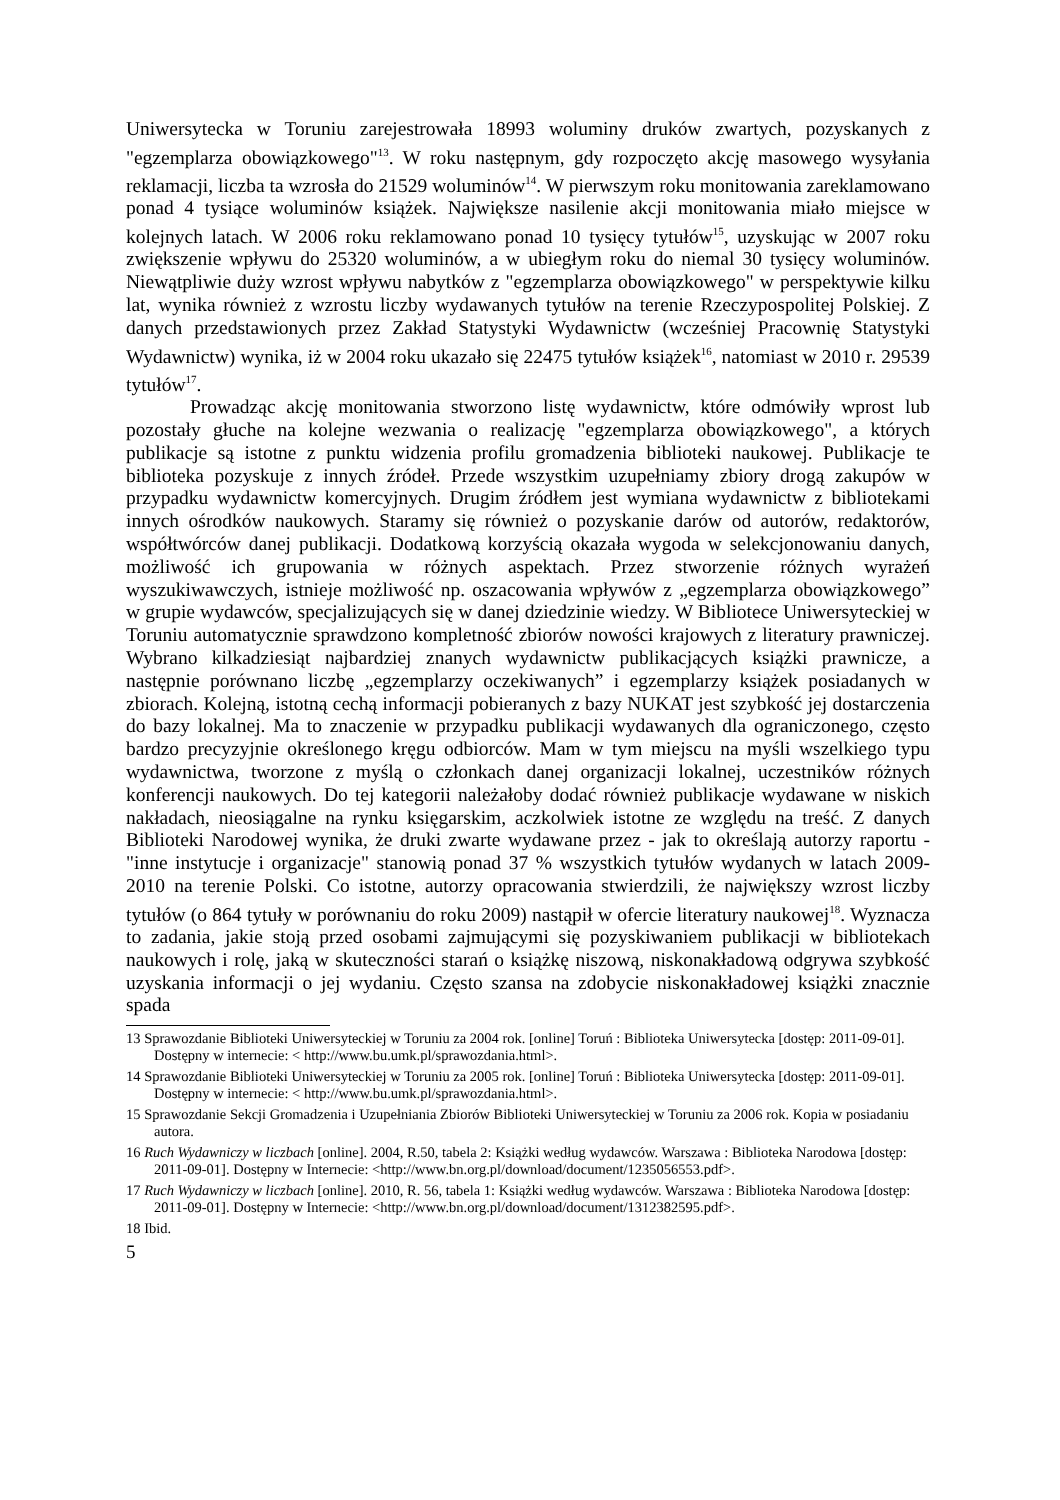Uniwersytecka w Toruniu zarejestrowała 18993 woluminy druków zwartych, pozyskanych z "egzemplarza obowiązkowego"<sup>13</sup>. W roku następnym, gdy rozpoczęto akcję masowego wysyłania reklamacji, liczba ta wzrosła do 21529 woluminów<sup>14</sup>. W pierwszym roku monitowania zareklamowano ponad 4 tysiące woluminów książek. Największe nasilenie akcji monitowania miało miejsce w kolejnych latach. W 2006 roku reklamowano ponad 10 tysięcy tytułów<sup>15</sup>, uzyskując w 2007 roku zwiększenie wpływu do 25320 woluminów, a w ubiegłym roku do niemal 30 tysięcy woluminów. Niewątpliwie duży wzrost wpływu nabytków z "egzemplarza obowiązkowego" w perspektywie kilku lat, wynika również z wzrostu liczby wydawanych tytułów na terenie Rzeczypospolitej Polskiej. Z danych przedstawionych przez Zakład Statystyki Wydawnictw (wcześniej Pracownię Statystyki Wydawnictw) wynika, iż w 2004 roku ukazało się 22475 tytułów książek<sup>16</sup>, natomiast w 2010 r. 29539 tytułów<sup>17</sup>.
Prowadząc akcję monitowania stworzono listę wydawnictw, które odmówiły wprost lub pozostały głuche na kolejne wezwania o realizację "egzemplarza obowiązkowego", a których publikacje są istotne z punktu widzenia profilu gromadzenia biblioteki naukowej. Publikacje te biblioteka pozyskuje z innych źródeł. Przede wszystkim uzupełniamy zbiory drogą zakupów w przypadku wydawnictw komercyjnych. Drugim źródłem jest wymiana wydawnictw z bibliotekami innych ośrodków naukowych. Staramy się również o pozyskanie darów od autorów, redaktorów, współtwórców danej publikacji. Dodatkową korzyścią okazała wygoda w selekcjonowaniu danych, możliwość ich grupowania w różnych aspektach. Przez stworzenie różnych wyrażeń wyszukiwawczych, istnieje możliwość np. oszacowania wpływów z „egzemplarza obowiązkowego” w grupie wydawców, specjalizujących się w danej dziedzinie wiedzy. W Bibliotece Uniwersyteckiej w Toruniu automatycznie sprawdzono kompletność zbiorów nowości krajowych z literatury prawniczej. Wybrano kilkadziesiąt najbardziej znanych wydawnictw publikacjących książki prawnicze, a następnie porównano liczbę „egzemplarzy oczekiwanych” i egzemplarzy książek posiadanych w zbiorach. Kolejną, istotną cechą informacji pobieranych z bazy NUKAT jest szybkość jej dostarczenia do bazy lokalnej. Ma to znaczenie w przypadku publikacji wydawanych dla ograniczonego, często bardzo precyzyjnie określonego kręgu odbiorców. Mam w tym miejscu na myśli wszelkiego typu wydawnictwa, tworzone z myślą o członkach danej organizacji lokalnej, uczestników różnych konferencji naukowych. Do tej kategorii należałoby dodać również publikacje wydawane w niskich nakładach, nieosiągalne na rynku księgarskim, aczkolwiek istotne ze względu na treść. Z danych Biblioteki Narodowej wynika, że druki zwarte wydawane przez - jak to określają autorzy raportu - "inne instytucje i organizacje" stanowią ponad 37 % wszystkich tytułów wydanych w latach 2009-2010 na terenie Polski. Co istotne, autorzy opracowania stwierdzili, że największy wzrost liczby tytułów (o 864 tytuły w porównaniu do roku 2009) nastąpił w ofercie literatury naukowej<sup>18</sup>. Wyznacza to zadania, jakie stoją przed osobami zajmującymi się pozyskiwaniem publikacji w bibliotekach naukowych i rolę, jaką w skuteczności starań o książkę niszową, niskonakładową odgrywa szybkość uzyskania informacji o jej wydaniu. Często szansa na zdobycie niskonakładowej książki znacznie spada
13 Sprawozdanie Biblioteki Uniwersyteckiej w Toruniu za 2004 rok. [online] Toruń : Biblioteka Uniwersytecka [dostęp: 2011-09-01]. Dostępny w internecie: < http://www.bu.umk.pl/sprawozdania.html>.
14 Sprawozdanie Biblioteki Uniwersyteckiej w Toruniu za 2005 rok. [online] Toruń : Biblioteka Uniwersytecka [dostęp: 2011-09-01]. Dostępny w internecie: < http://www.bu.umk.pl/sprawozdania.html>.
15 Sprawozdanie Sekcji Gromadzenia i Uzupełniania Zbiorów Biblioteki Uniwersyteckiej w Toruniu za 2006 rok. Kopia w posiadaniu autora.
16 Ruch Wydawniczy w liczbach [online]. 2004, R.50, tabela 2: Książki według wydawców. Warszawa : Biblioteka Narodowa [dostęp: 2011-09-01]. Dostępny w Internecie: <http://www.bn.org.pl/download/document/1235056553.pdf>.
17 Ruch Wydawniczy w liczbach [online]. 2010, R. 56, tabela 1: Książki według wydawców. Warszawa : Biblioteka Narodowa [dostęp: 2011-09-01]. Dostępny w Internecie: <http://www.bn.org.pl/download/document/1312382595.pdf>.
18 Ibid.
5